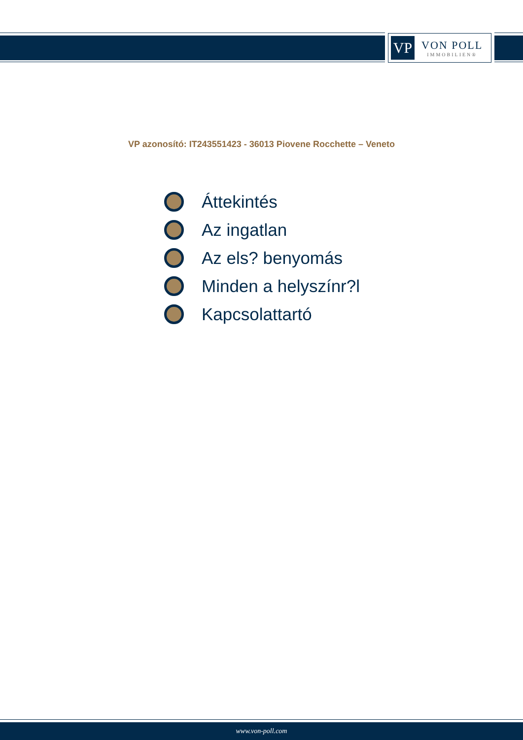VP
VON POLL
IMMOBILIEN®
VP azonosító: IT243551423 - 36013 Piovene Rocchette – Veneto
Áttekintés
Az ingatlan
Az els? benyomás
Minden a helyszínr?l
Kapcsolattartó
www.von-poll.com